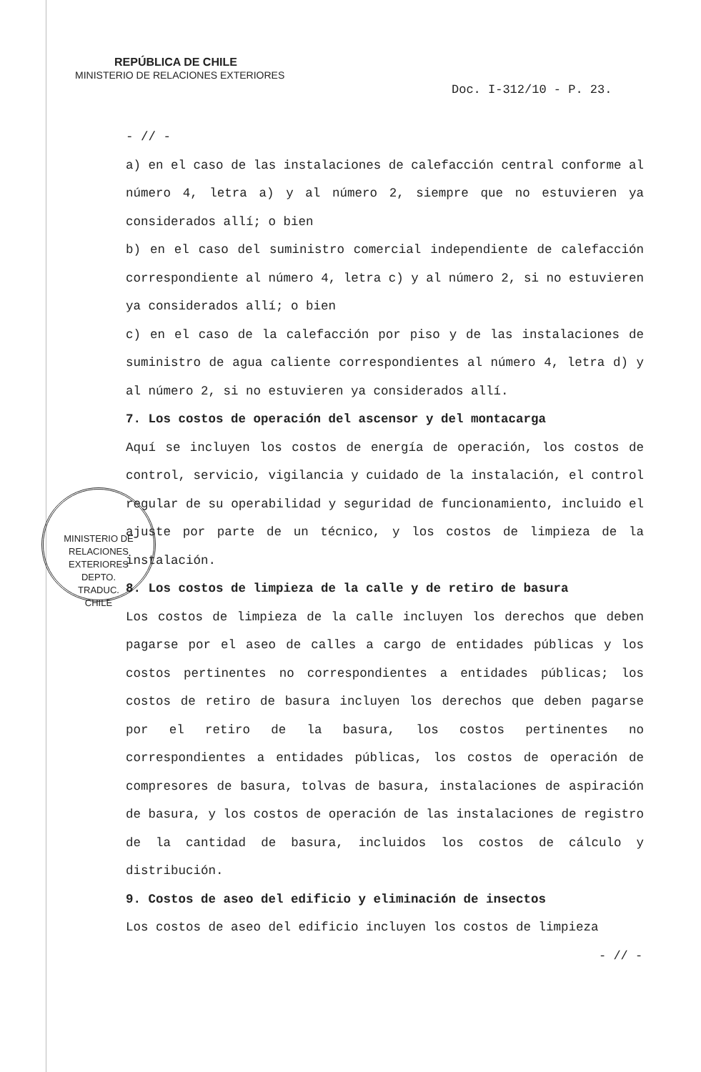REPÚBLICA DE CHILE
MINISTERIO DE RELACIONES EXTERIORES
Doc. I-312/10 - P. 23.
- // -
a) en el caso de las instalaciones de calefacción central conforme al número 4, letra a) y al número 2, siempre que no estuvieren ya considerados allí; o bien
b) en el caso del suministro comercial independiente de calefacción correspondiente al número 4, letra c) y al número 2, si no estuvieren ya considerados allí; o bien
c) en el caso de la calefacción por piso y de las instalaciones de suministro de agua caliente correspondientes al número 4, letra d) y al número 2, si no estuvieren ya considerados allí.
7. Los costos de operación del ascensor y del montacarga
Aquí se incluyen los costos de energía de operación, los costos de control, servicio, vigilancia y cuidado de la instalación, el control regular de su operabilidad y seguridad de funcionamiento, incluido el ajuste por parte de un técnico, y los costos de limpieza de la instalación.
8. Los costos de limpieza de la calle y de retiro de basura
Los costos de limpieza de la calle incluyen los derechos que deben pagarse por el aseo de calles a cargo de entidades públicas y los costos pertinentes no correspondientes a entidades públicas; los costos de retiro de basura incluyen los derechos que deben pagarse por el retiro de la basura, los costos pertinentes no correspondientes a entidades públicas, los costos de operación de compresores de basura, tolvas de basura, instalaciones de aspiración de basura, y los costos de operación de las instalaciones de registro de la cantidad de basura, incluidos los costos de cálculo y distribución.
9. Costos de aseo del edificio y eliminación de insectos
Los costos de aseo del edificio incluyen los costos de limpieza
MINISTERIO DE RELACIONES EXTERIORES
DEPTO.
TRADUC.
CHILE
- // -